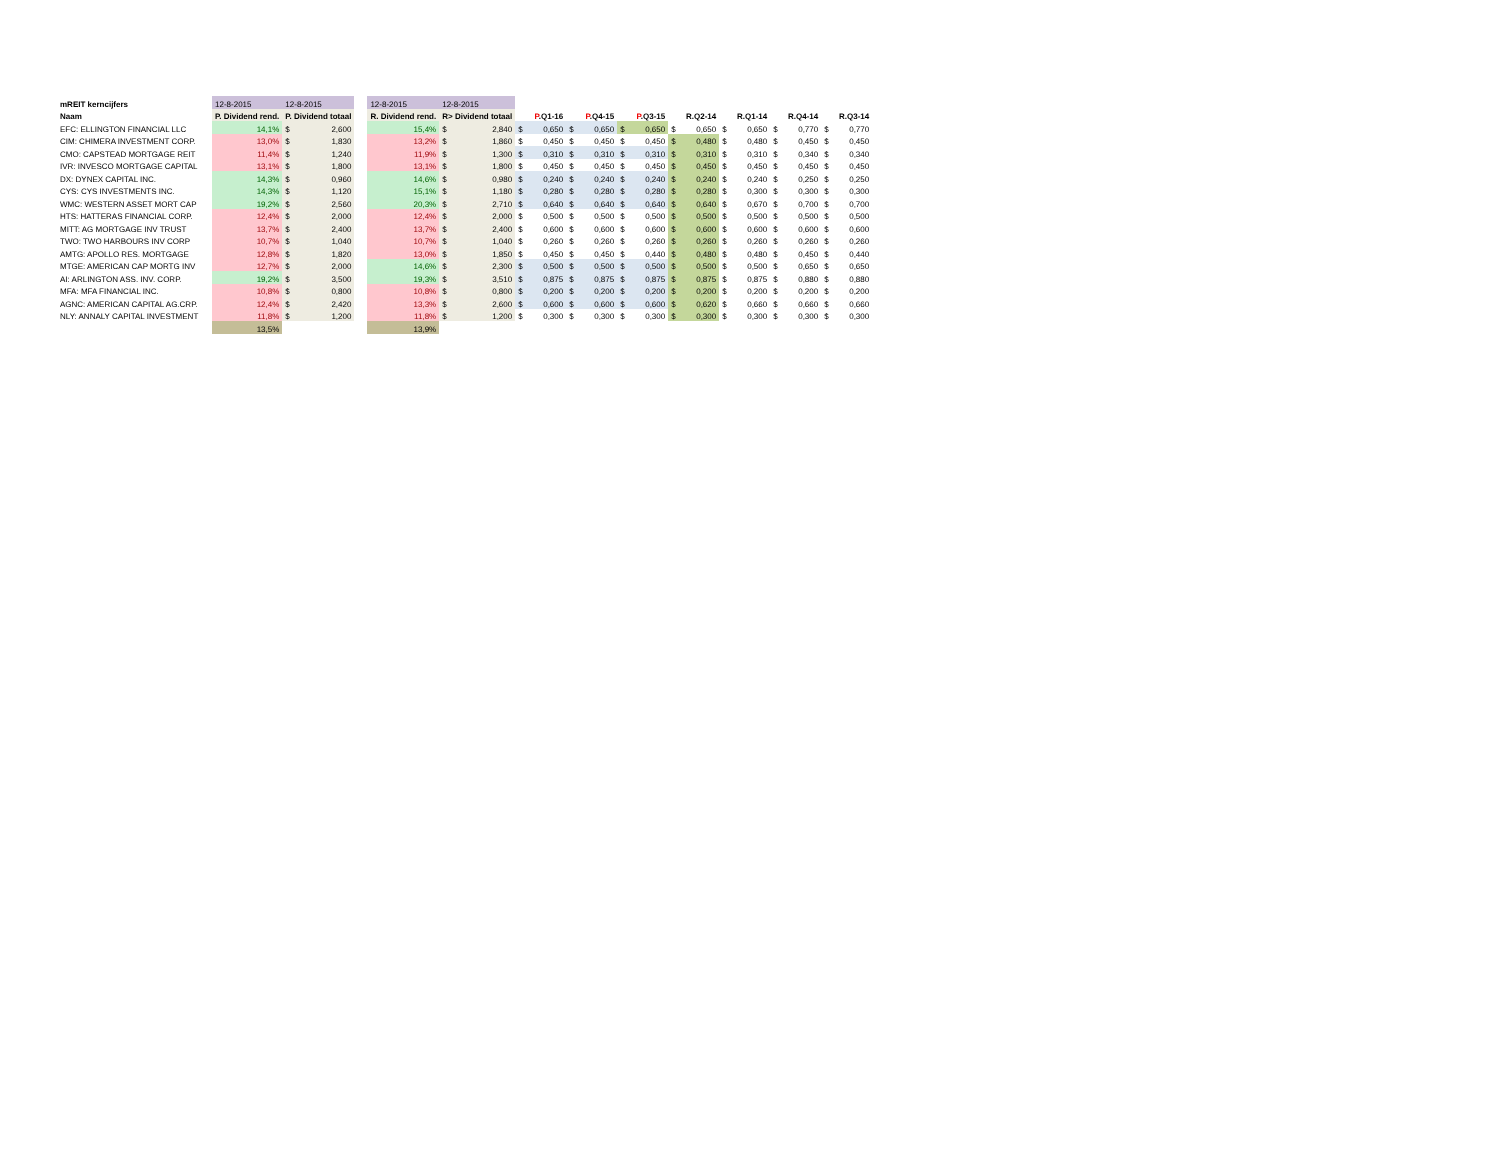| mREIT kerncijfers | 12-8-2015 | 12-8-2015 | | 12-8-2015 | 12-8-2015 | | | | | | | |
| Naam | P. Dividend rend. | P. Dividend totaal | | R. Dividend rend. | R> Dividend totaal | P .Q1-16 | P .Q4-15 | P .Q3-15 | R.Q2-14 | R.Q1-14 | R.Q4-14 | R.Q3-14 |
| EFC: ELLINGTON FINANCIAL LLC | 14,1% | $ 2,600 | | 15,4% | $ 2,840 | $ 0,650 | $ 0,650 | $ 0,650 | $ 0,650 | $ 0,650 | $ 0,770 | $ 0,770 |
| CIM: CHIMERA INVESTMENT CORP. | 13,0% | $ 1,830 | | 13,2% | $ 1,860 | $ 0,450 | $ 0,450 | $ 0,450 | $ 0,480 | $ 0,480 | $ 0,450 | $ 0,450 |
| CMO: CAPSTEAD MORTGAGE REIT | 11,4% | $ 1,240 | | 11,9% | $ 1,300 | $ 0,310 | $ 0,310 | $ 0,310 | $ 0,310 | $ 0,310 | $ 0,340 | $ 0,340 |
| IVR: INVESCO MORTGAGE CAPITAL | 13,1% | $ 1,800 | | 13,1% | $ 1,800 | $ 0,450 | $ 0,450 | $ 0,450 | $ 0,450 | $ 0,450 | $ 0,450 | $ 0,450 |
| DX: DYNEX CAPITAL INC. | 14,3% | $ 0,960 | | 14,6% | $ 0,980 | $ 0,240 | $ 0,240 | $ 0,240 | $ 0,240 | $ 0,240 | $ 0,250 | $ 0,250 |
| CYS: CYS INVESTMENTS INC. | 14,3% | $ 1,120 | | 15,1% | $ 1,180 | $ 0,280 | $ 0,280 | $ 0,280 | $ 0,280 | $ 0,300 | $ 0,300 | $ 0,300 |
| WMC: WESTERN ASSET MORT CAP | 19,2% | $ 2,560 | | 20,3% | $ 2,710 | $ 0,640 | $ 0,640 | $ 0,640 | $ 0,640 | $ 0,670 | $ 0,700 | $ 0,700 |
| HTS: HATTERAS FINANCIAL CORP. | 12,4% | $ 2,000 | | 12,4% | $ 2,000 | $ 0,500 | $ 0,500 | $ 0,500 | $ 0,500 | $ 0,500 | $ 0,500 | $ 0,500 |
| MITT: AG MORTGAGE INV TRUST | 13,7% | $ 2,400 | | 13,7% | $ 2,400 | $ 0,600 | $ 0,600 | $ 0,600 | $ 0,600 | $ 0,600 | $ 0,600 | $ 0,600 |
| TWO: TWO HARBOURS INV CORP | 10,7% | $ 1,040 | | 10,7% | $ 1,040 | $ 0,260 | $ 0,260 | $ 0,260 | $ 0,260 | $ 0,260 | $ 0,260 | $ 0,260 |
| AMTG: APOLLO RES. MORTGAGE | 12,8% | $ 1,820 | | 13,0% | $ 1,850 | $ 0,450 | $ 0,450 | $ 0,440 | $ 0,480 | $ 0,480 | $ 0,450 | $ 0,440 |
| MTGE: AMERICAN CAP MORTG INV | 12,7% | $ 2,000 | | 14,6% | $ 2,300 | $ 0,500 | $ 0,500 | $ 0,500 | $ 0,500 | $ 0,500 | $ 0,650 | $ 0,650 |
| AI: ARLINGTON ASS. INV. CORP. | 19,2% | $ 3,500 | | 19,3% | $ 3,510 | $ 0,875 | $ 0,875 | $ 0,875 | $ 0,875 | $ 0,875 | $ 0,880 | $ 0,880 |
| MFA: MFA FINANCIAL INC. | 10,8% | $ 0,800 | | 10,8% | $ 0,800 | $ 0,200 | $ 0,200 | $ 0,200 | $ 0,200 | $ 0,200 | $ 0,200 | $ 0,200 |
| AGNC: AMERICAN CAPITAL AG.CRP. | 12,4% | $ 2,420 | | 13,3% | $ 2,600 | $ 0,600 | $ 0,600 | $ 0,600 | $ 0,620 | $ 0,660 | $ 0,660 | $ 0,660 |
| NLY: ANNALY CAPITAL INVESTMENT | 11,8% | $ 1,200 | | 11,8% | $ 1,200 | $ 0,300 | $ 0,300 | $ 0,300 | $ 0,300 | $ 0,300 | $ 0,300 | $ 0,300 |
| | 13,5% | | | 13,9% | | | | | | | | |